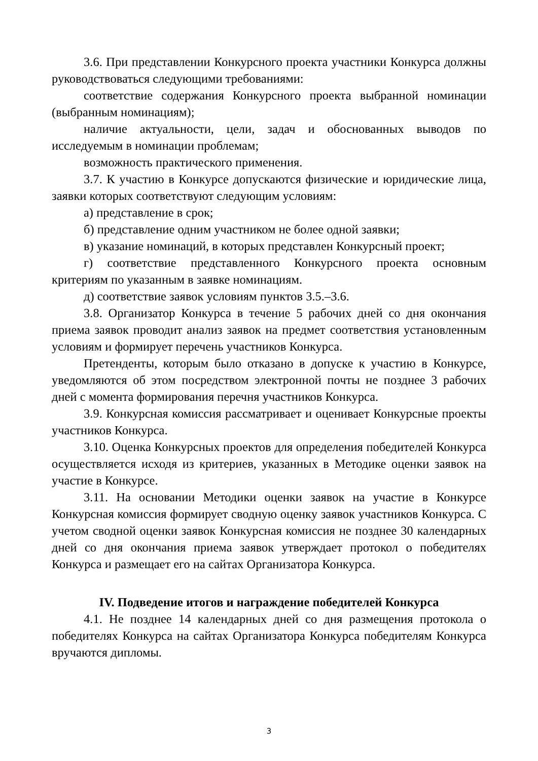3.6. При представлении Конкурсного проекта участники Конкурса должны руководствоваться следующими требованиями:
соответствие содержания Конкурсного проекта выбранной номинации (выбранным номинациям);
наличие актуальности, цели, задач и обоснованных выводов по исследуемым в номинации проблемам;
возможность практического применения.
3.7. К участию в Конкурсе допускаются физические и юридические лица, заявки которых соответствуют следующим условиям:
а) представление в срок;
б) представление одним участником не более одной заявки;
в) указание номинаций, в которых представлен Конкурсный проект;
г) соответствие представленного Конкурсного проекта основным критериям по указанным в заявке номинациям.
д) соответствие заявок условиям пунктов 3.5.–3.6.
3.8. Организатор Конкурса в течение 5 рабочих дней со дня окончания приема заявок проводит анализ заявок на предмет соответствия установленным условиям и формирует перечень участников Конкурса.
Претенденты, которым было отказано в допуске к участию в Конкурсе, уведомляются об этом посредством электронной почты не позднее 3 рабочих дней с момента формирования перечня участников Конкурса.
3.9. Конкурсная комиссия рассматривает и оценивает Конкурсные проекты участников Конкурса.
3.10. Оценка Конкурсных проектов для определения победителей Конкурса осуществляется исходя из критериев, указанных в Методике оценки заявок на участие в Конкурсе.
3.11. На основании Методики оценки заявок на участие в Конкурсе Конкурсная комиссия формирует сводную оценку заявок участников Конкурса. С учетом сводной оценки заявок Конкурсная комиссия не позднее 30 календарных дней со дня окончания приема заявок утверждает протокол о победителях Конкурса и размещает его на сайтах Организатора Конкурса.
IV. Подведение итогов и награждение победителей Конкурса
4.1. Не позднее 14 календарных дней со дня размещения протокола о победителях Конкурса на сайтах Организатора Конкурса победителям Конкурса вручаются дипломы.
3